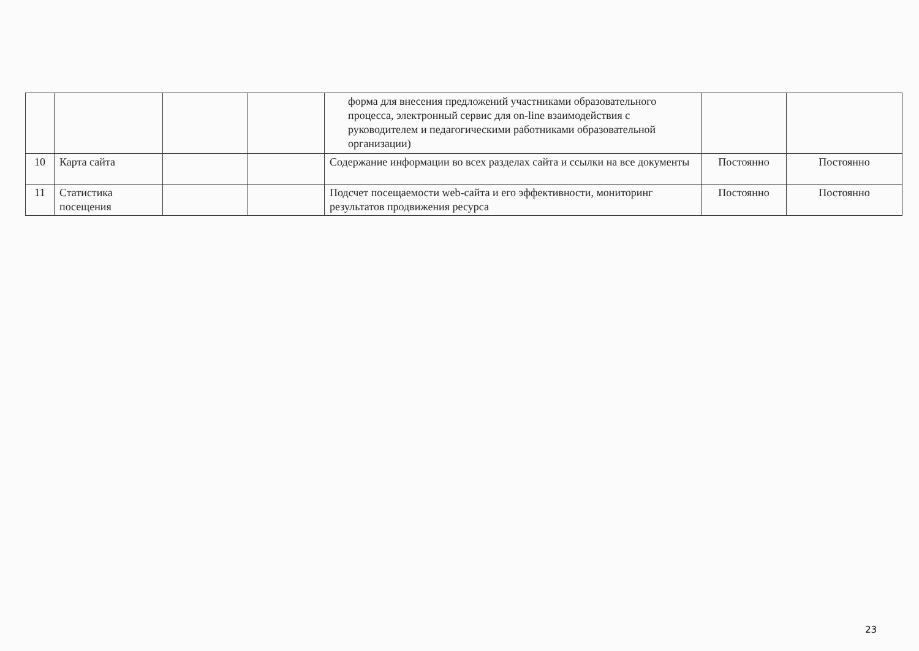| | | | | форма для внесения предложений участниками образовательного процесса, электронный сервис для on-line взаимодействия с руководителем и педагогическими работниками образовательной организации) | | |
| 10 | Карта сайта | | | Содержание информации во всех разделах сайта и ссылки на все документы | Постоянно | Постоянно |
| 11 | Статистика посещения | | | Подсчет посещаемости web-сайта и его эффективности, мониторинг результатов продвижения ресурса | Постоянно | Постоянно |
23